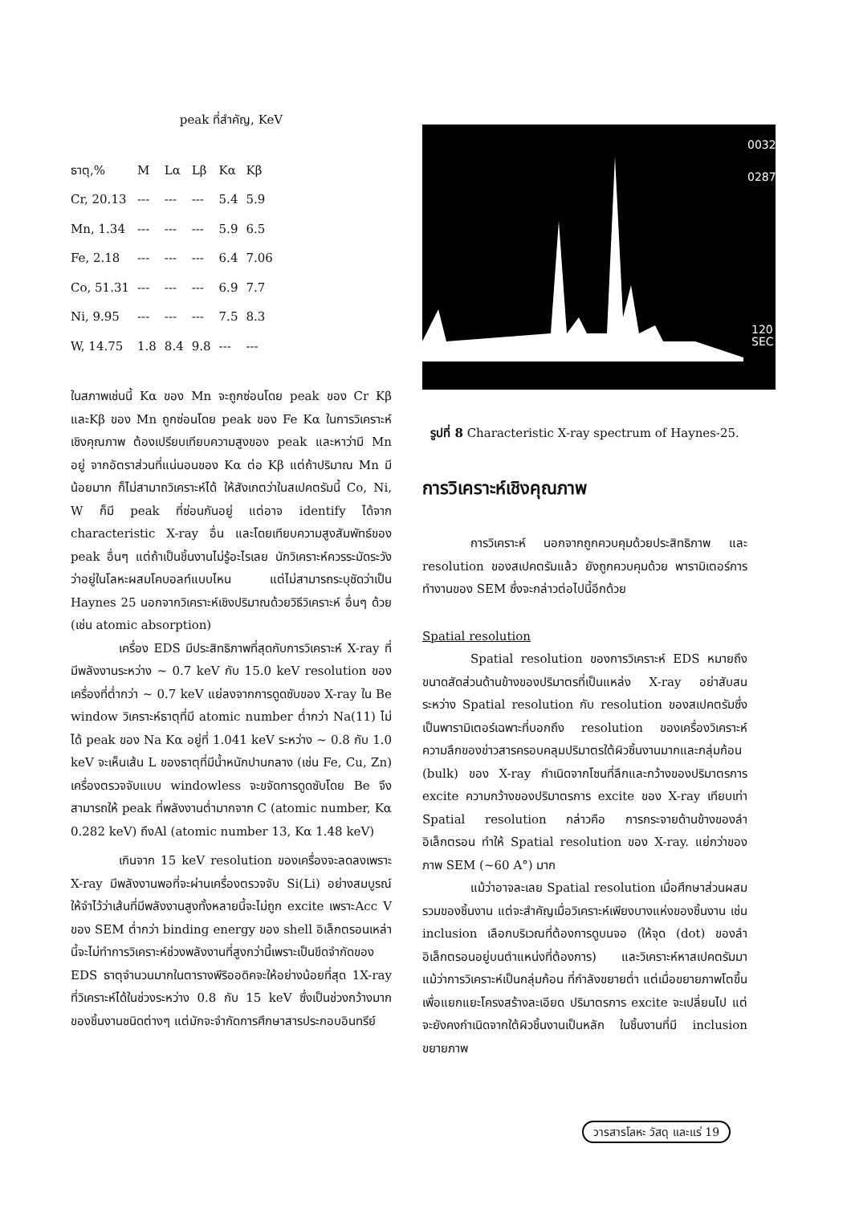peak ที่สำคัญ, KeV
| ธาตุ,% | M | Lα | Lβ | Kα | Kβ |
| --- | --- | --- | --- | --- | --- |
| Cr, 20.13 | --- | --- | --- | 5.4 | 5.9 |
| Mn, 1.34 | --- | --- | --- | 5.9 | 6.5 |
| Fe, 2.18 | --- | --- | --- | 6.4 | 7.06 |
| Co, 51.31 | --- | --- | --- | 6.9 | 7.7 |
| Ni, 9.95 | --- | --- | --- | 7.5 | 8.3 |
| W, 14.75 | 1.8 | 8.4 | 9.8 | --- | --- |
ในสภาพเช่นนี้ Kα ของ Mn จะถูกซ่อนโดย peak ของ Cr Kβ และKβ ของ Mn ถูกซ่อนโดย peak ของ Fe Kα ในการวิเคราะห์เชิงคุณภาพ ต้องเปรียบเทียบความสูงของ peak และหาว่ามี Mn อยู่ จากอัตราส่วนที่แน่นอนของ Kα ต่อ Kβ แต่ถ้าปริมาณ Mn มีน้อยมาก ก็ไม่สามาถวิเคราะห์ได้ ให้สังเกตว่าในสเปคตรัมนี้ Co, Ni, W ก็มี peak ที่ซ่อนกันอยู่ แต่อาจ identify ได้จาก characteristic X-ray อื่น และโดยเทียบความสูงสัมพัทธ์ของ peak อื่นๆ แต่ถ้าเป็นชิ้นงานไม่รู้อะไรเลย นักวิเคราะห์ควรระมัดระวังว่าอยู่ในโลหะผสมโคบอลท์แบบไหน แต่ไม่สามารถระบุชัดว่าเป็น Haynes 25 นอกจากวิเคราะห์เชิงปริมาณด้วยวิธีวิเคราะห์ อื่นๆ ด้วย (เช่น atomic absorption)
เครื่อง EDS มีประสิทธิภาพที่สุดกับการวิเคราะห์ X-ray ที่มีพลังงานระหว่าง ~ 0.7 keV กับ 15.0 keV resolution ของเครื่องที่ต่ำกว่า ~ 0.7 keV แย่ลงจากการดูดซับของ X-ray ใน Be window วิเคราะห์ธาตุที่มี atomic number ต่ำกว่า Na(11) ไม่ได้ peak ของ Na Kα อยู่ที่ 1.041 keV ระหว่าง ~ 0.8 กับ 1.0 keV จะเห็นเส้น L ของธาตุที่มีน้ำหนักปานกลาง (เช่น Fe, Cu, Zn) เครื่องตรวจจับแบบ windowless จะขจัดการดูดซับโดย Be จึงสามารถให้ peak ที่พลังงานต่ำมากจาก C (atomic number, Kα 0.282 keV) ถึงAl (atomic number 13, Kα 1.48 keV)
เกินจาก 15 keV resolution ของเครื่องจะลดลงเพราะ X-ray มีพลังงานพอที่จะผ่านเครื่องตรวจจับ Si(Li) อย่างสมบูรณ์ ให้จำไว้ว่าเส้นที่มีพลังงานสูงทั้งหลายนี้จะไม่ถูก excite เพราะAcc V ของ SEM ต่ำกว่า binding energy ของ shell อิเล็กตรอนเหล่านี้จะไม่ทำการวิเคราะห์ช่วงพลังงานที่สูงกว่านี้เพราะเป็นขีดจำกัดของ EDS ธาตุจำนวนมากในตารางพีริออดิคจะให้อย่างน้อยที่สุด 1X-ray ที่วิเคราะห์ได้ในช่วงระหว่าง 0.8 กับ 15 keV ซึ่งเป็นช่วงกว้างมากของชิ้นงานชนิดต่างๆ แต่มักจะจำกัดการศึกษาสารประกอบอินทรีย์
0032
0287
120
SEC
รูปที่ 8 Characteristic X-ray spectrum of Haynes-25.
การวิเคราะห์เชิงคุณภาพ
การวิเคราะห์ นอกจากถูกควบคุมด้วยประสิทธิภาพ และ resolution ของสเปคตรัมแล้ว ยังถูกควบคุมด้วย พารามิเตอร์การทำงานของ SEM ซึ่งจะกล่าวต่อไปนี้อีกด้วย
Spatial resolution
Spatial resolution ของการวิเคราะห์ EDS หมายถึงขนาดสัดส่วนด้านข้างของปริมาตรที่เป็นแหล่ง X-ray อย่าสับสนระหว่าง Spatial resolution กับ resolution ของสเปคตรัมซึ่งเป็นพารามิเตอร์เฉพาะที่บอกถึง resolution ของเครื่องวิเคราะห์ ความลึกของข่าวสารครอบคลุมปริมาตรใต้ผิวชิ้นงานมากและกลุ่มก้อน (bulk) ของ X-ray กำเนิดจากโซนที่ลึกและกว้างของปริมาตรการ excite ความกว้างของปริมาตรการ excite ของ X-ray เทียบเท่า Spatial resolution กล่าวคือ การกระจายด้านข้างของลำอิเล็กตรอน ทำให้ Spatial resolution ของ X-ray. แย่กว่าของภาพ SEM (~60 A°) มาก
แม้ว่าอาจละเลย Spatial resolution เมื่อศึกษาส่วนผสมรวมของชิ้นงาน แต่จะสำคัญเมื่อวิเคราะห์เพียงบางแห่งของชิ้นงาน เช่น inclusion เลือกบริเวณที่ต้องการดูบนจอ (ให้จุด (dot) ของลำอิเล็กตรอนอยู่บนตำแหน่งที่ต้องการ) และวิเคราะห์หาสเปคตรัมมา แม้ว่าการวิเคราะห์เป็นกลุ่มก้อน ที่กำลังขยายต่ำ แต่เมื่อขยายภาพโตขึ้นเพื่อแยกแยะโครงสร้างละเอียด ปริมาตรการ excite จะเปลี่ยนไป แต่จะยังคงกำเนิดจากใต้ผิวชิ้นงานเป็นหลัก ในชิ้นงานที่มี inclusion ขยายภาพ
วารสารโลหะ วัสดุ และแร่ 19